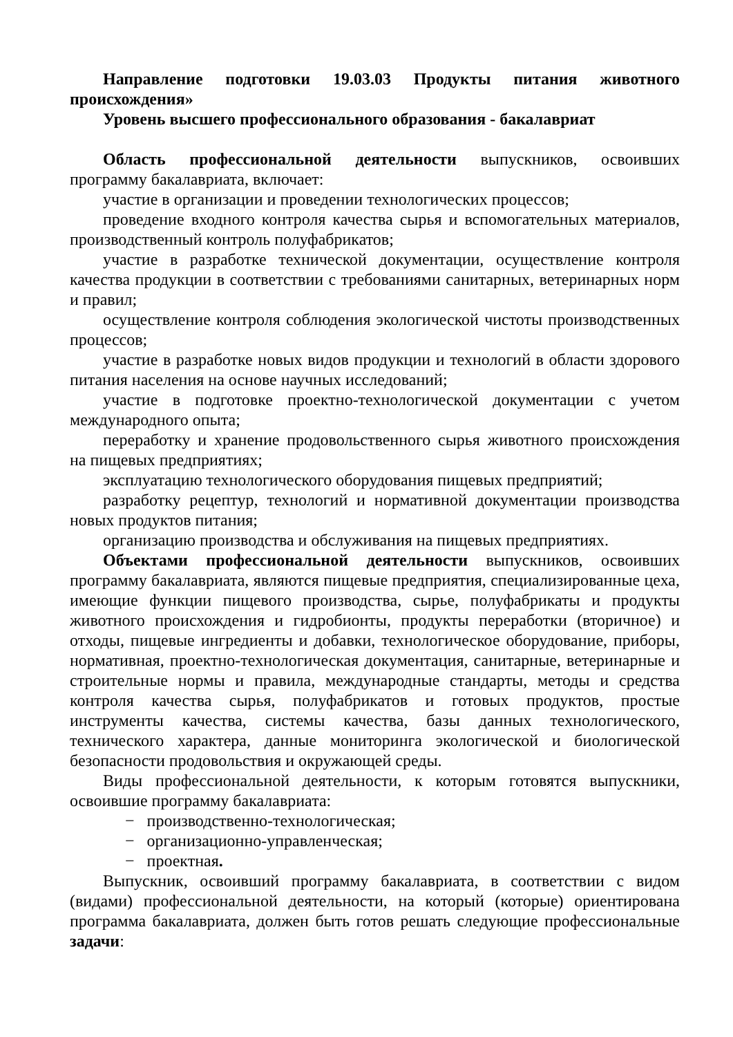Направление подготовки 19.03.03 Продукты питания животного происхождения»
Уровень высшего профессионального образования - бакалавриат
Область профессиональной деятельности выпускников, освоивших программу бакалавриата, включает:
участие в организации и проведении технологических процессов;
проведение входного контроля качества сырья и вспомогательных материалов, производственный контроль полуфабрикатов;
участие в разработке технической документации, осуществление контроля качества продукции в соответствии с требованиями санитарных, ветеринарных норм и правил;
осуществление контроля соблюдения экологической чистоты производственных процессов;
участие в разработке новых видов продукции и технологий в области здорового питания населения на основе научных исследований;
участие в подготовке проектно-технологической документации с учетом международного опыта;
переработку и хранение продовольственного сырья животного происхождения на пищевых предприятиях;
эксплуатацию технологического оборудования пищевых предприятий;
разработку рецептур, технологий и нормативной документации производства новых продуктов питания;
организацию производства и обслуживания на пищевых предприятиях.
Объектами профессиональной деятельности выпускников, освоивших программу бакалавриата, являются пищевые предприятия, специализированные цеха, имеющие функции пищевого производства, сырье, полуфабрикаты и продукты животного происхождения и гидробионты, продукты переработки (вторичное) и отходы, пищевые ингредиенты и добавки, технологическое оборудование, приборы, нормативная, проектно-технологическая документация, санитарные, ветеринарные и строительные нормы и правила, международные стандарты, методы и средства контроля качества сырья, полуфабрикатов и готовых продуктов, простые инструменты качества, системы качества, базы данных технологического, технического характера, данные мониторинга экологической и биологической безопасности продовольствия и окружающей среды.
Виды профессиональной деятельности, к которым готовятся выпускники, освоившие программу бакалавриата:
− производственно-технологическая;
− организационно-управленческая;
− проектная.
Выпускник, освоивший программу бакалавриата, в соответствии с видом (видами) профессиональной деятельности, на который (которые) ориентирована программа бакалавриата, должен быть готов решать следующие профессиональные задачи: